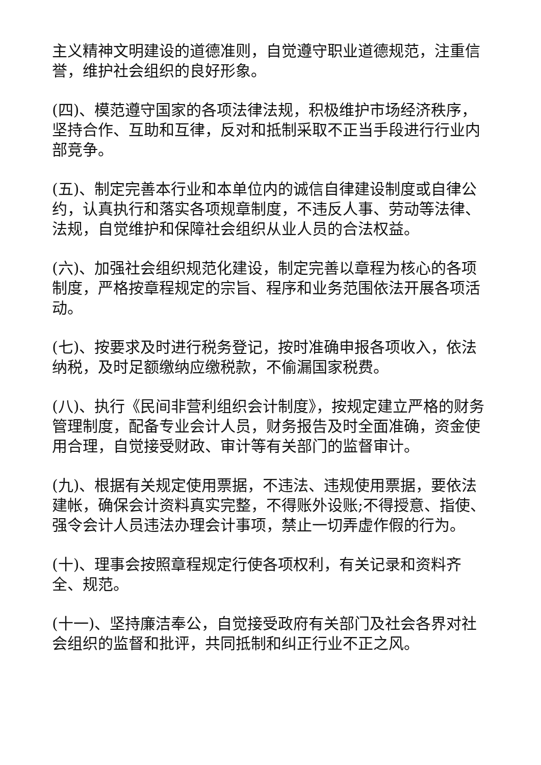主义精神文明建设的道德准则，自觉遵守职业道德规范，注重信誉，维护社会组织的良好形象。
(四)、模范遵守国家的各项法律法规，积极维护市场经济秩序，坚持合作、互助和互律，反对和抵制采取不正当手段进行行业内部竞争。
(五)、制定完善本行业和本单位内的诚信自律建设制度或自律公约，认真执行和落实各项规章制度，不违反人事、劳动等法律、法规，自觉维护和保障社会组织从业人员的合法权益。
(六)、加强社会组织规范化建设，制定完善以章程为核心的各项制度，严格按章程规定的宗旨、程序和业务范围依法开展各项活动。
(七)、按要求及时进行税务登记，按时准确申报各项收入，依法纳税，及时足额缴纳应缴税款，不偷漏国家税费。
(八)、执行《民间非营利组织会计制度》，按规定建立严格的财务管理制度，配备专业会计人员，财务报告及时全面准确，资金使用合理，自觉接受财政、审计等有关部门的监督审计。
(九)、根据有关规定使用票据，不违法、违规使用票据，要依法建帐，确保会计资料真实完整，不得账外设账;不得授意、指使、强令会计人员违法办理会计事项，禁止一切弄虚作假的行为。
(十)、理事会按照章程规定行使各项权利，有关记录和资料齐全、规范。
(十一)、坚持廉洁奉公，自觉接受政府有关部门及社会各界对社会组织的监督和批评，共同抵制和纠正行业不正之风。